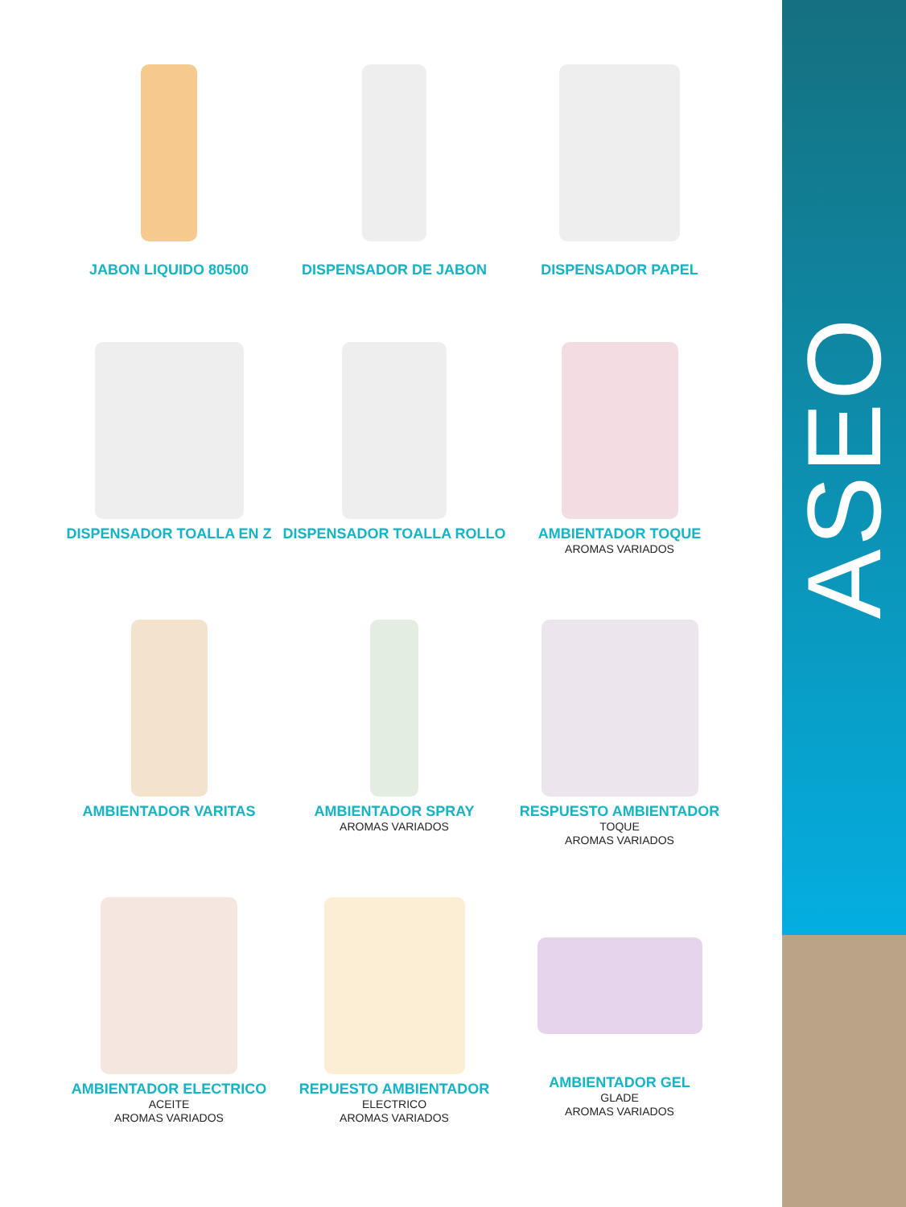JABON LIQUIDO 80500
DISPENSADOR DE JABON
DISPENSADOR PAPEL
DISPENSADOR TOALLA EN Z
DISPENSADOR TOALLA ROLLO
AMBIENTADOR TOQUE
AROMAS VARIADOS
AMBIENTADOR VARITAS
AMBIENTADOR SPRAY
AROMAS VARIADOS
RESPUESTO AMBIENTADOR
TOQUE
AROMAS VARIADOS
AMBIENTADOR ELECTRICO
ACEITE
AROMAS VARIADOS
REPUESTO AMBIENTADOR
ELECTRICO
AROMAS VARIADOS
AMBIENTADOR GEL
GLADE
AROMAS VARIADOS
ASEO